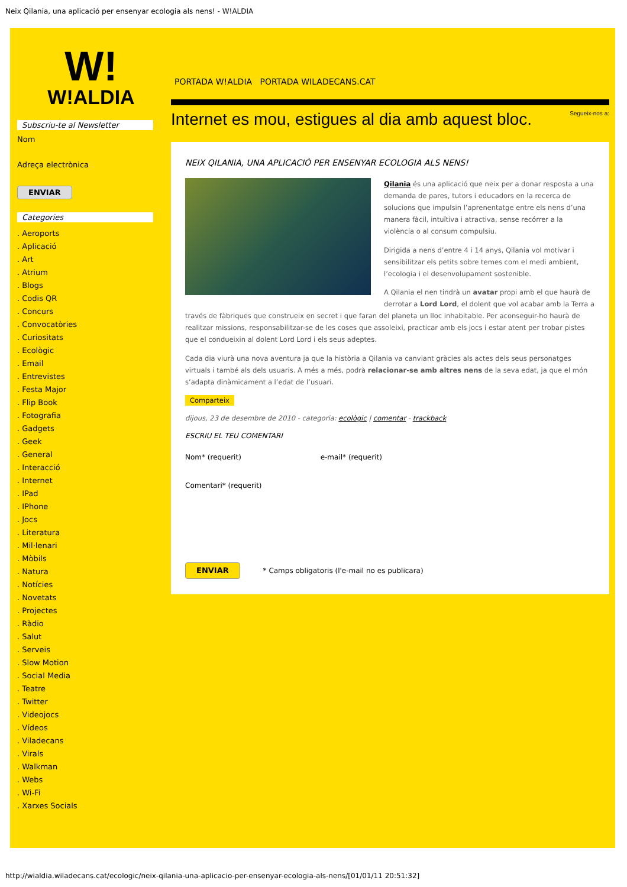Neix Qilania, una aplicació per ensenyar ecologia als nens! - W!ALDIA
W!
W!ALDIA
Subscriu-te al Newsletter
Nom
Adreça electrònica
ENVIAR
Categories
. Aeroports
. Aplicació
. Art
. Atrium
. Blogs
. Codis QR
. Concurs
. Convocatòries
. Curiositats
. Ecològic
. Email
. Entrevistes
. Festa Major
. Flip Book
. Fotografia
. Gadgets
. Geek
. General
. Interacció
. Internet
. IPad
. IPhone
. Jocs
. Literatura
. Mil·lenari
. Mòbils
. Natura
. Notícies
. Novetats
. Projectes
. Ràdio
. Salut
. Serveis
. Slow Motion
. Social Media
. Teatre
. Twitter
. Videojocs
. Vídeos
. Viladecans
. Virals
. Walkman
. Webs
. Wi-Fi
. Xarxes Socials
PORTADA W!ALDIA PORTADA WILADECANS.CAT
Internet es mou, estigues al dia amb aquest bloc. Segueix-nos a:
NEIX QILANIA, UNA APLICACIÓ PER ENSENYAR ECOLOGIA ALS NENS!
Qilania és una aplicació que neix per a donar resposta a una demanda de pares, tutors i educadors en la recerca de solucions que impulsin l’aprenentatge entre els nens d’una manera fàcil, intuïtiva i atractiva, sense recórrer a la violència o al consum compulsiu.
Dirigida a nens d’entre 4 i 14 anys, Qilania vol motivar i sensibilitzar els petits sobre temes com el medi ambient, l’ecologia i el desenvolupament sostenible.
A Qilania el nen tindrà un avatar propi amb el que haurà de derrotar a Lord Lord, el dolent que vol acabar amb la Terra a través de fàbriques que construeix en secret i que faran del planeta un lloc inhabitable. Per aconseguir-ho haurà de realitzar missions, responsabilitzar-se de les coses que assoleixi, practicar amb els jocs i estar atent per trobar pistes que el condueixin al dolent Lord Lord i els seus adeptes.
Cada dia viurà una nova aventura ja que la història a Qilania va canviant gràcies als actes dels seus personatges virtuals i també als dels usuaris. A més a més, podrà relacionar-se amb altres nens de la seva edat, ja que el món s’adapta dinàmicament a l’edat de l’usuari.
Comparteix
dijous, 23 de desembre de 2010 - categoria: ecològic | comentar - trackback
ESCRIU EL TEU COMENTARI
Nom* (requerit) e-mail* (requerit)
Comentari* (requerit)
ENVIAR * Camps obligatoris (l'e-mail no es publicara)
http://wialdia.wiladecans.cat/ecologic/neix-qilania-una-aplicacio-per-ensenyar-ecologia-als-nens/[01/01/11 20:51:32]